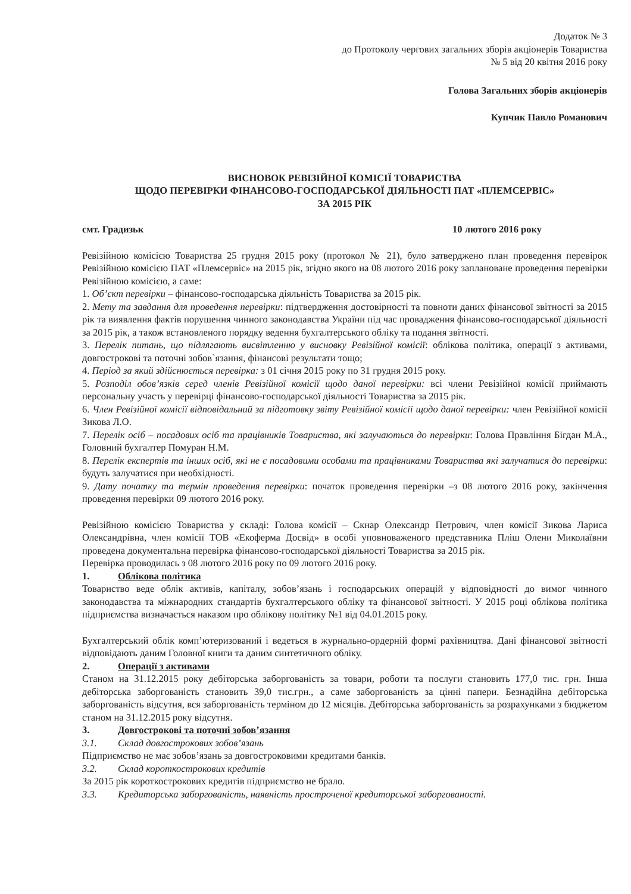Додаток № 3
до Протоколу чергових загальних зборів акціонерів Товариства
№ 5 від 20 квітня 2016 року
Голова Загальних зборів акціонерів
Купчик Павло Романович
ВИСНОВОК РЕВІЗІЙНОЇ КОМІСІЇ ТОВАРИСТВА
ЩОДО ПЕРЕВІРКИ ФІНАНСОВО-ГОСПОДАРСЬКОЇ ДІЯЛЬНОСТІ ПАТ «ПЛЕМСЕРВІС»
ЗА 2015 РІК
смт. Градизьк 10 лютого 2016 року
Ревізійною комісією Товариства 25 грудня 2015 року (протокол № 21), було затверджено план проведення перевірок Ревізійною комісією ПАТ «Племсервіс» на 2015 рік, згідно якого на 08 лютого 2016 року заплановане проведення перевірки Ревізійною комісією, а саме:
1. Об’єкт перевірки – фінансово-господарська діяльність Товариства за 2015 рік.
2. Мету та завдання для проведення перевірки: підтвердження достовірності та повноти даних фінансової звітності за 2015 рік та виявлення фактів порушення чинного законодавства України під час провадження фінансово-господарської діяльності за 2015 рік, а також встановленого порядку ведення бухгалтерського обліку та подання звітності.
3. Перелік питань, що підлягають висвітленню у висновку Ревізійної комісії: облікова політика, операції з активами, довгострокові та поточні зобов`язання, фінансові результати тощо;
4. Період за який здійснюється перевірка: з 01 січня 2015 року по 31 грудня 2015 року.
5. Розподіл обов’язків серед членів Ревізійної комісії щодо даної перевірки: всі члени Ревізійної комісії приймають персональну участь у перевірці фінансово-господарської діяльності Товариства за 2015 рік.
6. Член Ревізійної комісії відповідальний за підготовку звіту Ревізійної комісії щодо даної перевірки: член Ревізійної комісії Зикова Л.О.
7. Перелік осіб – посадових осіб та працівників Товариства, які залучаються до перевірки: Голова Правління Бігдан М.А., Головний бухгалтер Помуран Н.М.
8. Перелік експертів та інших осіб, які не є посадовими особами та працівниками Товариства які залучатися до перевірки: будуть залучатися при необхідності.
9. Дату початку та термін проведення перевірки: початок проведення перевірки –з 08 лютого 2016 року, закінчення проведення перевірки 09 лютого 2016 року.
Ревізійною комісією Товариства у складі: Голова комісії – Скнар Олександр Петрович, член комісії Зикова Лариса Олександрівна, член комісії ТОВ «Екоферма Досвід» в особі уповноваженого представника Пліш Олени Миколаївни проведена документальна перевірка фінансово-господарської діяльності Товариства за 2015 рік.
Перевірка проводилась з 08 лютого 2016 року по 09 лютого 2016 року.
1. Облікова політика
Товариство веде облік активів, капіталу, зобов’язань і господарських операцій у відповідності до вимог чинного законодавства та міжнародних стандартів бухгалтерського обліку та фінансової звітності. У 2015 році облікова політика підприємства визначається наказом про облікову політику №1 від 04.01.2015 року.
Бухгалтерський облік комп’ютеризований і ведеться в журнально-ордерній формі рахівництва. Дані фінансової звітності відповідають даним Головної книги та даним синтетичного обліку.
2. Операції з активами
Станом на 31.12.2015 року дебіторська заборгованість за товари, роботи та послуги становить 177,0 тис. грн. Інша дебіторська заборгованість становить 39,0 тис.грн., а саме заборгованість за цінні папери. Безнадійна дебіторська заборгованість відсутня, вся заборгованість терміном до 12 місяців. Дебіторська заборгованість за розрахунками з бюджетом станом на 31.12.2015 року відсутня.
3. Довгострокові та поточні зобов’язання
3.1. Склад довгострокових зобов’язань
Підприємство не має зобов’язань за довгостроковими кредитами банків.
3.2. Склад короткострокових кредитів
За 2015 рік короткострокових кредитів підприємство не брало.
3.3. Кредиторська заборгованість, наявність простроченої кредиторської заборгованості.